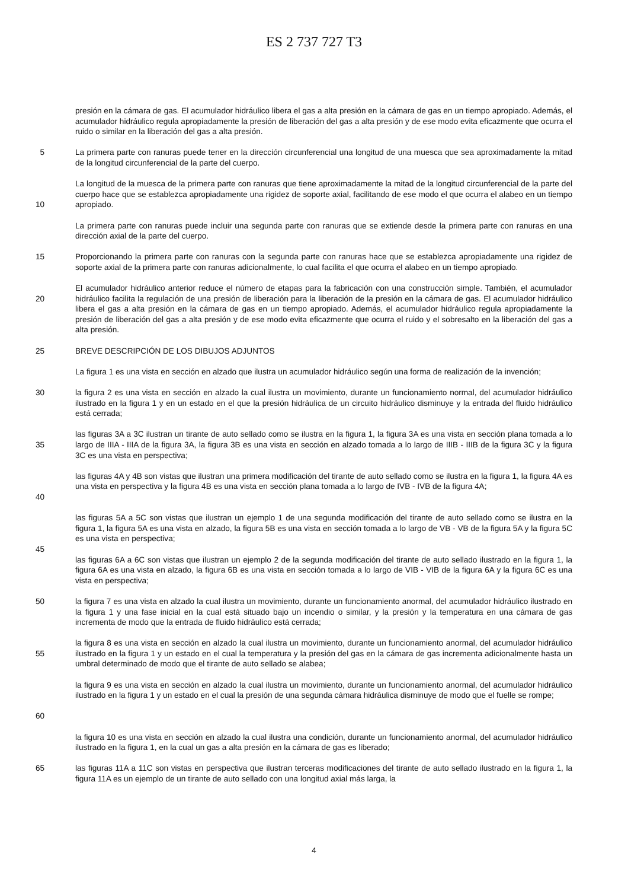ES 2 737 727 T3
presión en la cámara de gas. El acumulador hidráulico libera el gas a alta presión en la cámara de gas en un tiempo apropiado. Además, el acumulador hidráulico regula apropiadamente la presión de liberación del gas a alta presión y de ese modo evita eficazmente que ocurra el ruido o similar en la liberación del gas a alta presión.
5 La primera parte con ranuras puede tener en la dirección circunferencial una longitud de una muesca que sea aproximadamente la mitad de la longitud circunferencial de la parte del cuerpo.
10 La longitud de la muesca de la primera parte con ranuras que tiene aproximadamente la mitad de la longitud circunferencial de la parte del cuerpo hace que se establezca apropiadamente una rigidez de soporte axial, facilitando de ese modo el que ocurra el alabeo en un tiempo apropiado.
La primera parte con ranuras puede incluir una segunda parte con ranuras que se extiende desde la primera parte con ranuras en una dirección axial de la parte del cuerpo.
15 Proporcionando la primera parte con ranuras con la segunda parte con ranuras hace que se establezca apropiadamente una rigidez de soporte axial de la primera parte con ranuras adicionalmente, lo cual facilita el que ocurra el alabeo en un tiempo apropiado.
20 El acumulador hidráulico anterior reduce el número de etapas para la fabricación con una construcción simple. También, el acumulador hidráulico facilita la regulación de una presión de liberación para la liberación de la presión en la cámara de gas. El acumulador hidráulico libera el gas a alta presión en la cámara de gas en un tiempo apropiado. Además, el acumulador hidráulico regula apropiadamente la presión de liberación del gas a alta presión y de ese modo evita eficazmente que ocurra el ruido y el sobresalto en la liberación del gas a alta presión.
25 BREVE DESCRIPCIÓN DE LOS DIBUJOS ADJUNTOS
La figura 1 es una vista en sección en alzado que ilustra un acumulador hidráulico según una forma de realización de la invención;
30 la figura 2 es una vista en sección en alzado la cual ilustra un movimiento, durante un funcionamiento normal, del acumulador hidráulico ilustrado en la figura 1 y en un estado en el que la presión hidráulica de un circuito hidráulico disminuye y la entrada del fluido hidráulico está cerrada;
35 las figuras 3A a 3C ilustran un tirante de auto sellado como se ilustra en la figura 1, la figura 3A es una vista en sección plana tomada a lo largo de IIIA - IIIA de la figura 3A, la figura 3B es una vista en sección en alzado tomada a lo largo de IIIB - IIIB de la figura 3C y la figura 3C es una vista en perspectiva;
40 las figuras 4A y 4B son vistas que ilustran una primera modificación del tirante de auto sellado como se ilustra en la figura 1, la figura 4A es una vista en perspectiva y la figura 4B es una vista en sección plana tomada a lo largo de IVB - IVB de la figura 4A;
45 las figuras 5A a 5C son vistas que ilustran un ejemplo 1 de una segunda modificación del tirante de auto sellado como se ilustra en la figura 1, la figura 5A es una vista en alzado, la figura 5B es una vista en sección tomada a lo largo de VB - VB de la figura 5A y la figura 5C es una vista en perspectiva;
las figuras 6A a 6C son vistas que ilustran un ejemplo 2 de la segunda modificación del tirante de auto sellado ilustrado en la figura 1, la figura 6A es una vista en alzado, la figura 6B es una vista en sección tomada a lo largo de VIB - VIB de la figura 6A y la figura 6C es una vista en perspectiva;
50 la figura 7 es una vista en alzado la cual ilustra un movimiento, durante un funcionamiento anormal, del acumulador hidráulico ilustrado en la figura 1 y una fase inicial en la cual está situado bajo un incendio o similar, y la presión y la temperatura en una cámara de gas incrementa de modo que la entrada de fluido hidráulico está cerrada;
55 la figura 8 es una vista en sección en alzado la cual ilustra un movimiento, durante un funcionamiento anormal, del acumulador hidráulico ilustrado en la figura 1 y un estado en el cual la temperatura y la presión del gas en la cámara de gas incrementa adicionalmente hasta un umbral determinado de modo que el tirante de auto sellado se alabea;
60 la figura 9 es una vista en sección en alzado la cual ilustra un movimiento, durante un funcionamiento anormal, del acumulador hidráulico ilustrado en la figura 1 y un estado en el cual la presión de una segunda cámara hidráulica disminuye de modo que el fuelle se rompe;
la figura 10 es una vista en sección en alzado la cual ilustra una condición, durante un funcionamiento anormal, del acumulador hidráulico ilustrado en la figura 1, en la cual un gas a alta presión en la cámara de gas es liberado;
65 las figuras 11A a 11C son vistas en perspectiva que ilustran terceras modificaciones del tirante de auto sellado ilustrado en la figura 1, la figura 11A es un ejemplo de un tirante de auto sellado con una longitud axial más larga, la
4